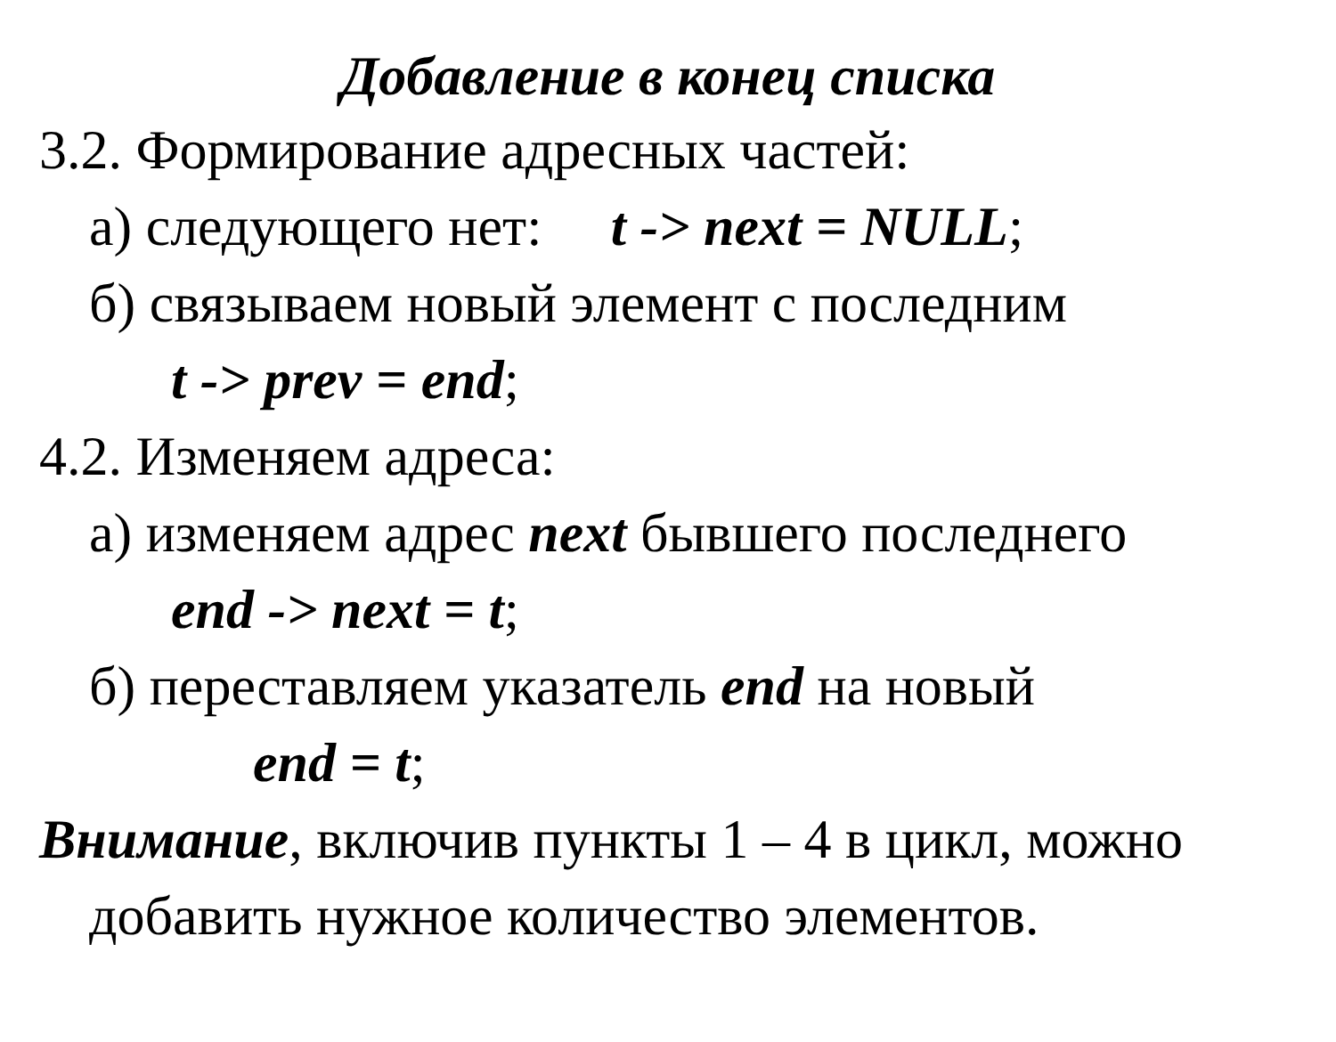Добавление в конец списка
3.2. Формирование адресных частей:
а) следующего нет: t -> next = NULL;
б) связываем новый элемент с последним
t -> prev = end;
4.2. Изменяем адреса:
а) изменяем адрес next бывшего последнего
end -> next = t;
б) переставляем указатель end на новый
end = t;
Внимание, включив пункты 1 – 4 в цикл, можно
добавить нужное количество элементов.